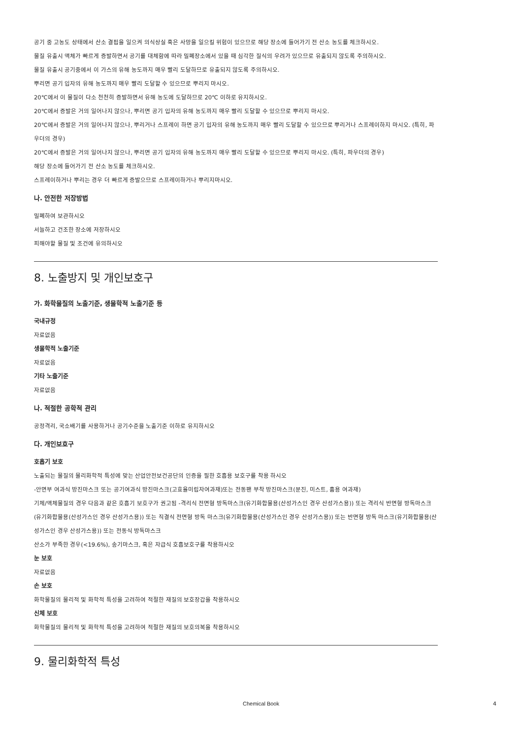공기 중 고농도 상태에서 산소 결핍을 일으켜 의식상실 혹은 사망을 일으킬 위험이 있으므로 해당 장소에 들어가기 전 산소 농도를 체크하시오.
물질 유출시 액체가 빠르게 증발하면서 공기를 대체함에 따라 밀폐장소에서 있을 때 심각한 질식의 우려가 있으므로 유출되지 않도록 주의하시오.
물질 유출시 공기중에서 이 가스의 유해 농도까지 매우 빨리 도달하므로 유출되지 않도록 주의하시오.
뿌리면 공기 입자의 유해 농도까지 매우 빨리 도달할 수 있으므로 뿌리지 마시오.
20℃에서 이 물질이 다소 천천히 증발하면서 유해 농도에 도달하므로 20℃ 이하로 유지하시오.
20℃에서 증발은 거의 일어나지 않으나, 뿌리면 공기 입자의 유해 농도까지 매우 빨리 도달할 수 있으므로 뿌리지 마시오.
20℃에서 증발은 거의 일어나지 않으나, 뿌리거나 스프레이 하면 공기 입자의 유해 농도까지 매우 빨리 도달할 수 있으므로 뿌리거나 스프레이하지 마시오. (특히, 파우더의 경우)
20℃에서 증발은 거의 일어나지 않으나, 뿌리면 공기 입자의 유해 농도까지 매우 빨리 도달할 수 있으므로 뿌리지 마시오. (특히, 파우더의 경우)
해당 장소에 들어가기 전 산소 농도를 체크하시오.
스프레이하거나 뿌리는 경우 더 빠르게 증발으므로 스프레이하거나 뿌리지마시오.
나. 안전한 저장방법
밀폐하여 보관하시오
서늘하고 건조한 장소에 저장하시오
피해야할 물질 및 조건에 유의하시오
8. 노출방지 및 개인보호구
가. 화학물질의 노출기준, 생물학적 노출기준 등
국내규정
자료없음
생물학적 노출기준
자료없음
기타 노출기준
자료없음
나. 적절한 공학적 관리
공정격리, 국소배기를 사용하거나 공기수준을 노출기준 이하로 유지하시오
다. 개인보호구
호흡기 보호
노출되는 물질의 물리화학적 특성에 맞는 산업안전보건공단의 인증을 필한 호흡용 보호구를 착용 하시오
-안면부 여과식 방진마스크 또는 공기여과식 방진마스크(고효율미립자여과재)또는 전동팬 부착 방진마스크(분진, 미스트, 흄용 여과재)
기체/액체물질의 경우 다음과 같은 호흡기 보호구가 권고됨 -격리식 전면형 방독마스크(유기화합물용(산성가스인 경우 산성가스용)) 또는 격리식 반면형 방독마스크(유기화합물용(산성가스인 경우 산성가스용)) 또는 직결식 전면형 방독 마스크(유기화합물용(산성가스인 경우 산성가스용)) 또는 반면형 방독 마스크(유기화합물용(산성가스인 경우 산성가스용)) 또는 전동식 방독마스크
산소가 부족한 경우(<19.6%), 송기마스크, 혹은 자급식 호흡보호구를 착용하시오
눈 보호
자료없음
손 보호
화학물질의 물리적 및 화학적 특성을 고려하여 적절한 재질의 보호장갑을 착용하시오
신체 보호
화학물질의 물리적 및 화학적 특성을 고려하여 적절한 재질의 보호의복을 착용하시오
9. 물리화학적 특성
Chemical Book 4